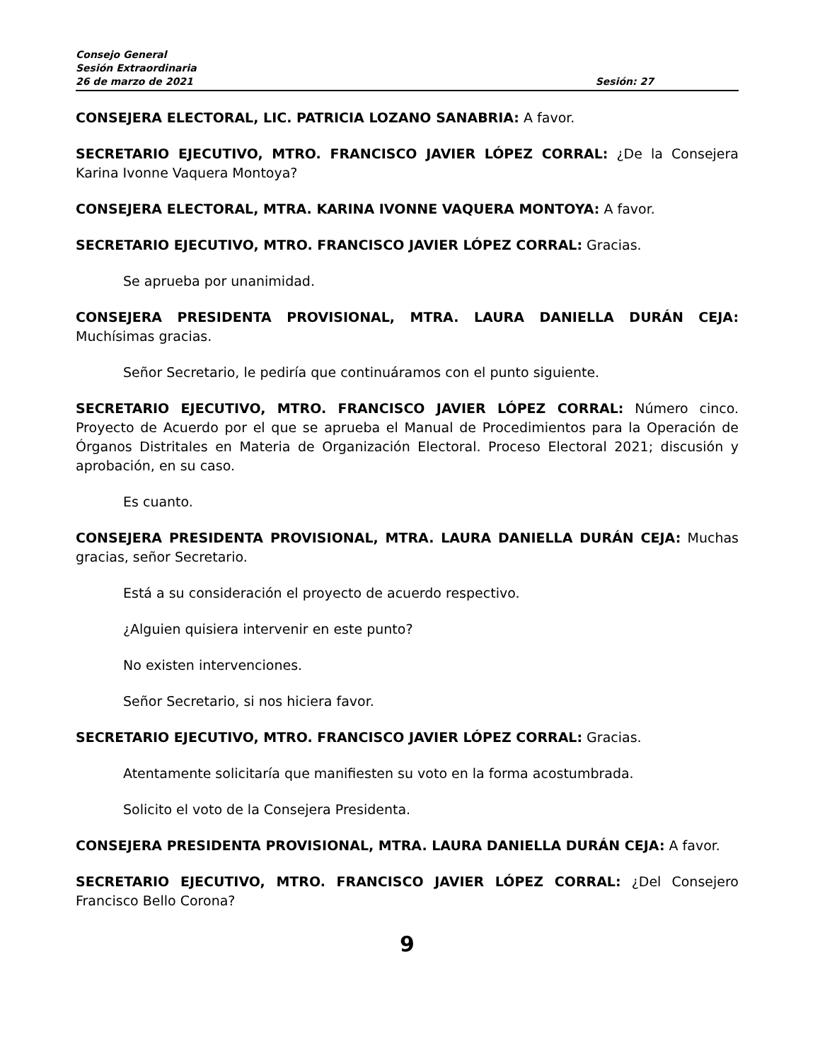Consejo General
Sesión Extraordinaria
26 de marzo de 2021 Sesión: 27
CONSEJERA ELECTORAL, LIC. PATRICIA LOZANO SANABRIA: A favor.
SECRETARIO EJECUTIVO, MTRO. FRANCISCO JAVIER LÓPEZ CORRAL: ¿De la Consejera Karina Ivonne Vaquera Montoya?
CONSEJERA ELECTORAL, MTRA. KARINA IVONNE VAQUERA MONTOYA: A favor.
SECRETARIO EJECUTIVO, MTRO. FRANCISCO JAVIER LÓPEZ CORRAL: Gracias.
Se aprueba por unanimidad.
CONSEJERA PRESIDENTA PROVISIONAL, MTRA. LAURA DANIELLA DURÁN CEJA: Muchísimas gracias.
Señor Secretario, le pediría que continuáramos con el punto siguiente.
SECRETARIO EJECUTIVO, MTRO. FRANCISCO JAVIER LÓPEZ CORRAL: Número cinco. Proyecto de Acuerdo por el que se aprueba el Manual de Procedimientos para la Operación de Órganos Distritales en Materia de Organización Electoral. Proceso Electoral 2021; discusión y aprobación, en su caso.
Es cuanto.
CONSEJERA PRESIDENTA PROVISIONAL, MTRA. LAURA DANIELLA DURÁN CEJA: Muchas gracias, señor Secretario.
Está a su consideración el proyecto de acuerdo respectivo.
¿Alguien quisiera intervenir en este punto?
No existen intervenciones.
Señor Secretario, si nos hiciera favor.
SECRETARIO EJECUTIVO, MTRO. FRANCISCO JAVIER LÓPEZ CORRAL: Gracias.
Atentamente solicitaría que manifiesten su voto en la forma acostumbrada.
Solicito el voto de la Consejera Presidenta.
CONSEJERA PRESIDENTA PROVISIONAL, MTRA. LAURA DANIELLA DURÁN CEJA: A favor.
SECRETARIO EJECUTIVO, MTRO. FRANCISCO JAVIER LÓPEZ CORRAL: ¿Del Consejero Francisco Bello Corona?
9